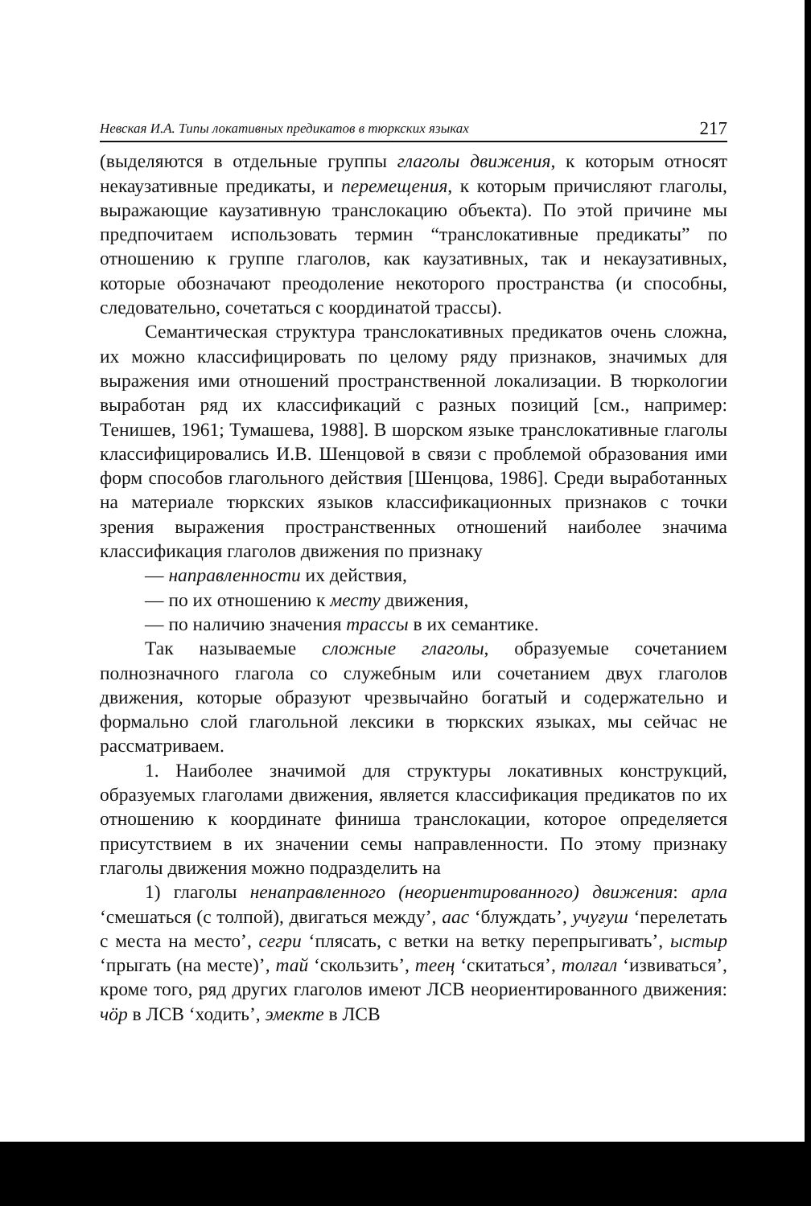Невская И.А. Типы локативных предикатов в тюркских языках 217
(выделяются в отдельные группы глаголы движения, к которым относят некаузативные предикаты, и перемещения, к которым причисляют глаголы, выражающие каузативную транслокацию объекта). По этой причине мы предпочитаем использовать термин “транслокативные предикаты” по отношению к группе глаголов, как каузативных, так и некаузативных, которые обозначают преодоление некоторого пространства (и способны, следовательно, сочетаться с координатой трассы).
Семантическая структура транслокативных предикатов очень сложна, их можно классифицировать по целому ряду признаков, значимых для выражения ими отношений пространственной локализации. В тюркологии выработан ряд их классификаций с разных позиций [см., например: Тенишев, 1961; Тумашева, 1988]. В шорском языке транслокативные глаголы классифицировались И.В. Шенцовой в связи с проблемой образования ими форм способов глагольного действия [Шенцова, 1986]. Среди выработанных на материале тюркских языков классификационных признаков с точки зрения выражения пространственных отношений наиболее значима классификация глаголов движения по признаку
— направленности их действия,
— по их отношению к месту движения,
— по наличию значения трассы в их семантике.
Так называемые сложные глаголы, образуемые сочетанием полнозначного глагола со служебным или сочетанием двух глаголов движения, которые образуют чрезвычайно богатый и содержательно и формально слой глагольной лексики в тюркских языках, мы сейчас не рассматриваем.
1. Наиболее значимой для структуры локативных конструкций, образуемых глаголами движения, является классификация предикатов по их отношению к координате финиша транслокации, которое определяется присутствием в их значении семы направленности. По этому признаку глаголы движения можно подразделить на
1) глаголы ненаправленного (неориентированного) движения: арла ‘смешаться (с толпой), двигаться между’, аас ‘блуждать’, учуғуш ‘перелетать с места на место’, сегри ‘плясать, с ветки на ветку перепрыгивать’, ыстыр ‘прыгать (на месте)’, тай ‘скользить’, тееӊ ‘скитаться’, толғал ‘извиваться’, кроме того, ряд других глаголов имеют ЛСВ неориентированного движения: чӧр в ЛСВ ‘ходить’, эмекте в ЛСВ